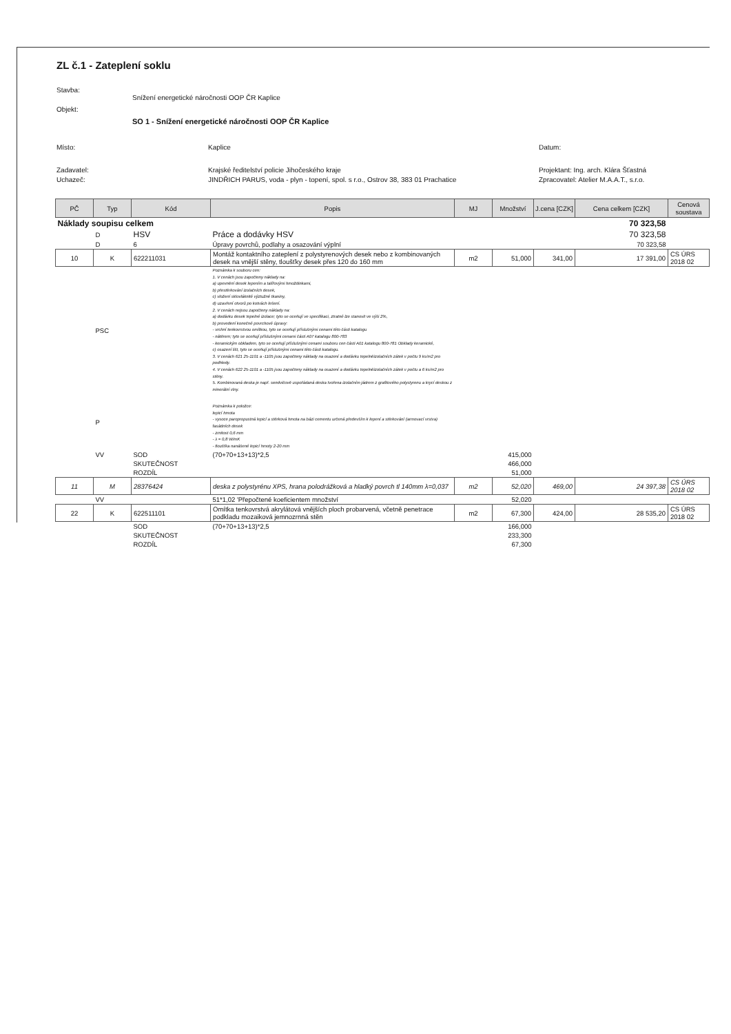ZL č.1 - Zateplení soklu
Stavba:
Snížení energetické náročnosti OOP ČR Kaplice
Objekt:
SO 1 - Snížení energetické náročnosti OOP ČR Kaplice
Místo: Kaplice Datum:
Zadavatel: Krajské ředitelství policie Jihočeského kraje Projektant: Ing. arch. Klára Šťastná
Uchazeč: JINDŘICH PARUS, voda - plyn - topení, spol. s r.o., Ostrov 38, 383 01 Prachatice Zpracovatel: Atelier M.A.A.T., s.r.o.
| PČ | Typ | Kód | Popis | MJ | Množství | J.cena [CZK] | Cena celkem [CZK] | Cenová soustava |
| --- | --- | --- | --- | --- | --- | --- | --- | --- |
| Náklady soupisu celkem | | | | 70 323,58 | | | | |
| | D | HSV | Práce a dodávky HSV | 70 323,58 | | | | |
| | D | 6 | Úpravy povrchů, podlahy a osazování výplní | 70 323,58 | | | | |
| 10 | K | 622211031 | Montáž kontaktního zateplení z polystyrenových desek nebo z kombinovaných desek na vnější stěny, tloušťky desek přes 120 do 160 mm | m2 | 51,000 | 341,00 | 17 391,00 | CS ÚRS 2018 02 |
| | PSC | | Poznámka k souboru cen: 1. V cenách jsou započteny náklady na: a) upevnění desek lepením a talířovými hmoždinkami, b) přestěrkování izolačních desek, c) vložení sklovláknité výztužné tkaniny, d) uzavření otvorů po kotvách lešení. 2. V cenách nejsou započteny náklady na: a) dodávku desek tepelné izolace; tyto se oceňují ve specifikaci, ztratné lze stanovit ve výši 2%, b) provedení konečné povrchové úpravy: - vrchní tenkovrstvou omítkou, tyto se oceňují příslušnými cenami této části katalogu - nátěrem; tyto se oceňují příslušnými cenami části A07 katalogu 800-783 - keramickým obkladem, tyto se oceňují příslušnými cenami souboru cen části A01 katalogu 800-781 Obklady keramické, c) osazení lišt, tyto se oceňují příslušnými cenami této části katalogu. 3. V cenách 621 25-1101 a -1105 jsou započteny náklady na osazení a dodávku tepelněizolačních zátek v počtu 9 ks/m2 pro podhledy. 4. V cenách 622 25-1101 a -1105 jsou započteny náklady na osazení a dodávku tepelněizolačních zátek v počtu a 6 ks/m2 pro stěny. 5. Kombinovaná deska je např. sendvičově uspořádaná deska tvořena izolačním jádrem z grafitového polystyrenu a krycí deskou z minerální vlny. | | | | | |
| | P | | Poznámka k položce: lepicí hmota - vysoce paropropustná lepicí a stěrková hmota na bázi cementu určená především k lepení a stěrkování (armovací vrstva) fasádních desek - zrnitost 0,6 mm - λ = 0,8 W/mK - tloušťka nanášené lepicí hmoty 2-20 mm | | | | | |
| | VV | SOD | (70+70+13+13)*2,5 | | 415,000 | | | |
| | | SKUTEČNOST | | | 466,000 | | | |
| | | ROZDÍL | | | 51,000 | | | |
| 11 | M | 28376424 | deska z polystyrénu XPS, hrana polodrážková a hladký povrch tl 140mm λ=0,037 | m2 | 52,020 | 469,00 | 24 397,38 | CS ÚRS 2018 02 |
| | VV | | 51*1,02 'Přepočtené koeficientem množství | | 52,020 | | | |
| 22 | K | 622511101 | Omítka tenkovrstvá akrylátová vnějších ploch probarvená, včetně penetrace podkladu mozaiková jemnozrnná stěn | m2 | 67,300 | 424,00 | 28 535,20 | CS ÚRS 2018 02 |
| | | SOD | (70+70+13+13)*2,5 | | 166,000 | | | |
| | | SKUTEČNOST | | | 233,300 | | | |
| | | ROZDÍL | | | 67,300 | | | |